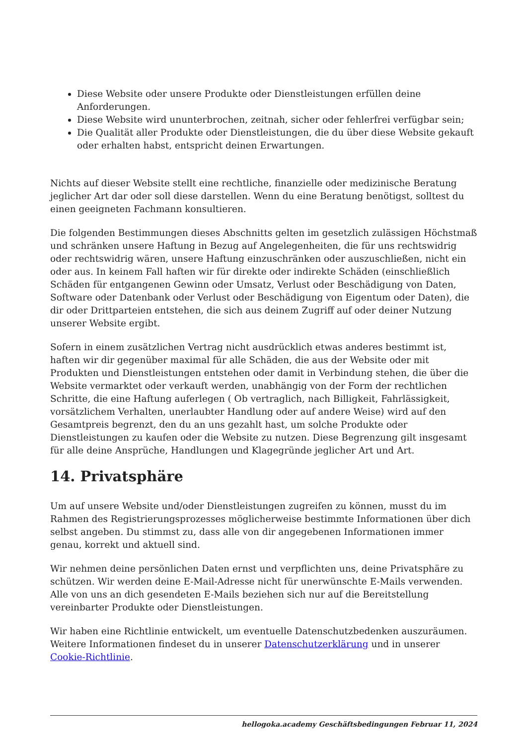Diese Website oder unsere Produkte oder Dienstleistungen erfüllen deine Anforderungen.
Diese Website wird ununterbrochen, zeitnah, sicher oder fehlerfrei verfügbar sein;
Die Qualität aller Produkte oder Dienstleistungen, die du über diese Website gekauft oder erhalten habst, entspricht deinen Erwartungen.
Nichts auf dieser Website stellt eine rechtliche, finanzielle oder medizinische Beratung jeglicher Art dar oder soll diese darstellen. Wenn du eine Beratung benötigst, solltest du einen geeigneten Fachmann konsultieren.
Die folgenden Bestimmungen dieses Abschnitts gelten im gesetzlich zulässigen Höchstmaß und schränken unsere Haftung in Bezug auf Angelegenheiten, die für uns rechtswidrig oder rechtswidrig wären, unsere Haftung einzuschränken oder auszuschließen, nicht ein oder aus. In keinem Fall haften wir für direkte oder indirekte Schäden (einschließlich Schäden für entgangenen Gewinn oder Umsatz, Verlust oder Beschädigung von Daten, Software oder Datenbank oder Verlust oder Beschädigung von Eigentum oder Daten), die dir oder Drittparteien entstehen, die sich aus deinem Zugriff auf oder deiner Nutzung unserer Website ergibt.
Sofern in einem zusätzlichen Vertrag nicht ausdrücklich etwas anderes bestimmt ist, haften wir dir gegenüber maximal für alle Schäden, die aus der Website oder mit Produkten und Dienstleistungen entstehen oder damit in Verbindung stehen, die über die Website vermarktet oder verkauft werden, unabhängig von der Form der rechtlichen Schritte, die eine Haftung auferlegen ( Ob vertraglich, nach Billigkeit, Fahrlässigkeit, vorsätzlichem Verhalten, unerlaubter Handlung oder auf andere Weise) wird auf den Gesamtpreis begrenzt, den du an uns gezahlt hast, um solche Produkte oder Dienstleistungen zu kaufen oder die Website zu nutzen. Diese Begrenzung gilt insgesamt für alle deine Ansprüche, Handlungen und Klagegründe jeglicher Art und Art.
14. Privatsphäre
Um auf unsere Website und/oder Dienstleistungen zugreifen zu können, musst du im Rahmen des Registrierungsprozesses möglicherweise bestimmte Informationen über dich selbst angeben. Du stimmst zu, dass alle von dir angegebenen Informationen immer genau, korrekt und aktuell sind.
Wir nehmen deine persönlichen Daten ernst und verpflichten uns, deine Privatsphäre zu schützen. Wir werden deine E-Mail-Adresse nicht für unerwünschte E-Mails verwenden. Alle von uns an dich gesendeten E-Mails beziehen sich nur auf die Bereitstellung vereinbarter Produkte oder Dienstleistungen.
Wir haben eine Richtlinie entwickelt, um eventuelle Datenschutzbedenken auszuräumen. Weitere Informationen findeset du in unserer Datenschutzerklärung und in unserer Cookie-Richtlinie.
hellogoka.academy Geschäftsbedingungen Februar 11, 2024